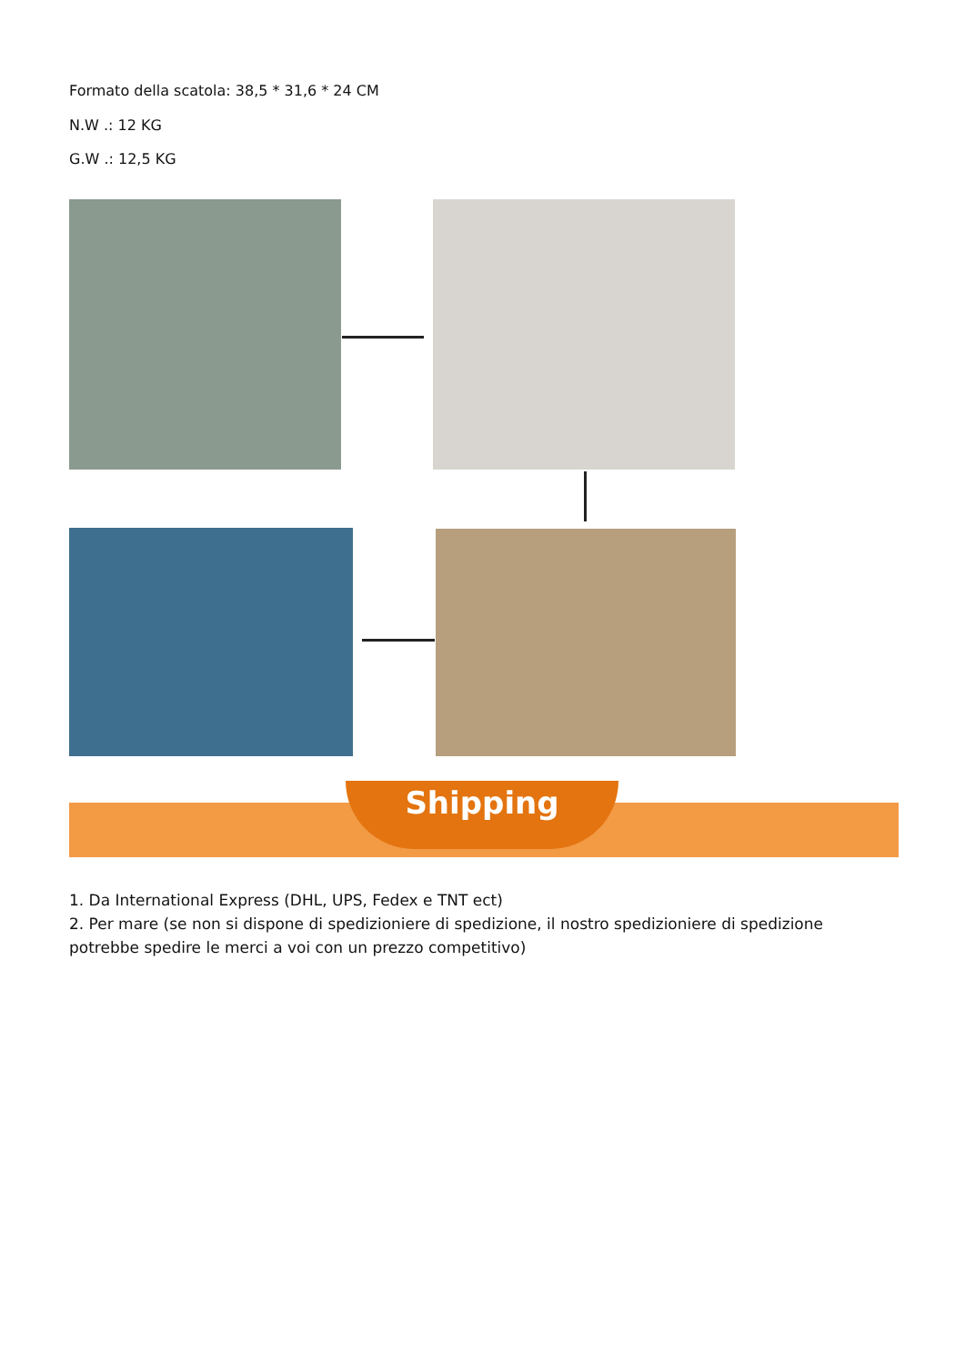Formato della scatola: 38,5 * 31,6 * 24 CM
N.W .: 12 KG
G.W .: 12,5 KG
Shipping
1. Da International Express (DHL, UPS, Fedex e TNT ect)
2. Per mare (se non si dispone di spedizioniere di spedizione, il nostro spedizioniere di spedizione potrebbe spedire le merci a voi con un prezzo competitivo)